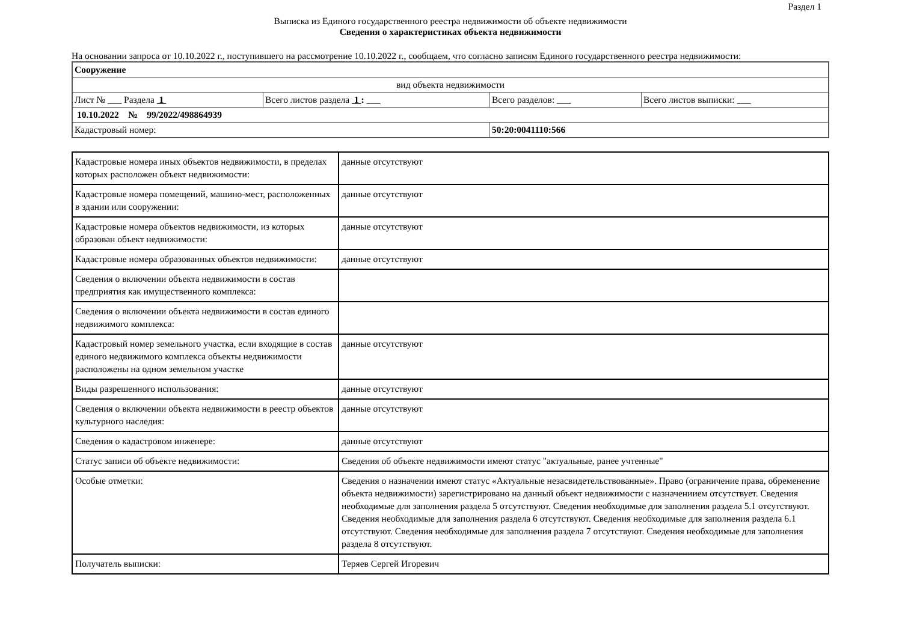Раздел 1
Выписка из Единого государственного реестра недвижимости об объекте недвижимости
Сведения о характеристиках объекта недвижимости
На основании запроса от 10.10.2022 г., поступившего на рассмотрение 10.10.2022 г., сообщаем, что согласно записям Единого государственного реестра недвижимости:
| Сооружение | | | |
| вид объекта недвижимости | | | |
| Лист № ___ Раздела 1 | Всего листов раздела 1 : ___ | Всего разделов: ___ | Всего листов выписки: ___ |
| 10.10.2022 № 99/2022/498864939 | | | |
| Кадастровый номер: | | 50:20:0041110:566 | |
| Кадастровые номера иных объектов недвижимости, в пределах которых расположен объект недвижимости: | данные отсутствуют |
| Кадастровые номера помещений, машино-мест, расположенных в здании или сооружении: | данные отсутствуют |
| Кадастровые номера объектов недвижимости, из которых образован объект недвижимости: | данные отсутствуют |
| Кадастровые номера образованных объектов недвижимости: | данные отсутствуют |
| Сведения о включении объекта недвижимости в состав предприятия как имущественного комплекса: | |
| Сведения о включении объекта недвижимости в состав единого недвижимого комплекса: | |
| Кадастровый номер земельного участка, если входящие в состав единого недвижимого комплекса объекты недвижимости расположены на одном земельном участке | данные отсутствуют |
| Виды разрешенного использования: | данные отсутствуют |
| Сведения о включении объекта недвижимости в реестр объектов культурного наследия: | данные отсутствуют |
| Сведения о кадастровом инженере: | данные отсутствуют |
| Статус записи об объекте недвижимости: | Сведения об объекте недвижимости имеют статус "актуальные, ранее учтенные" |
| Особые отметки: | Сведения о назначении имеют статус «Актуальные незасвидетельствованные». Право (ограничение права, обременение объекта недвижимости) зарегистрировано на данный объект недвижимости с назначениием отсутствует. Сведения необходимые для заполнения раздела 5 отсутствуют. Сведения необходимые для заполнения раздела 5.1 отсутствуют. Сведения необходимые для заполнения раздела 6 отсутствуют. Сведения необходимые для заполнения раздела 6.1 отсутствуют. Сведения необходимые для заполнения раздела 7 отсутствуют. Сведения необходимые для заполнения раздела 8 отсутствуют. |
| Получатель выписки: | Теряев Сергей Игоревич |